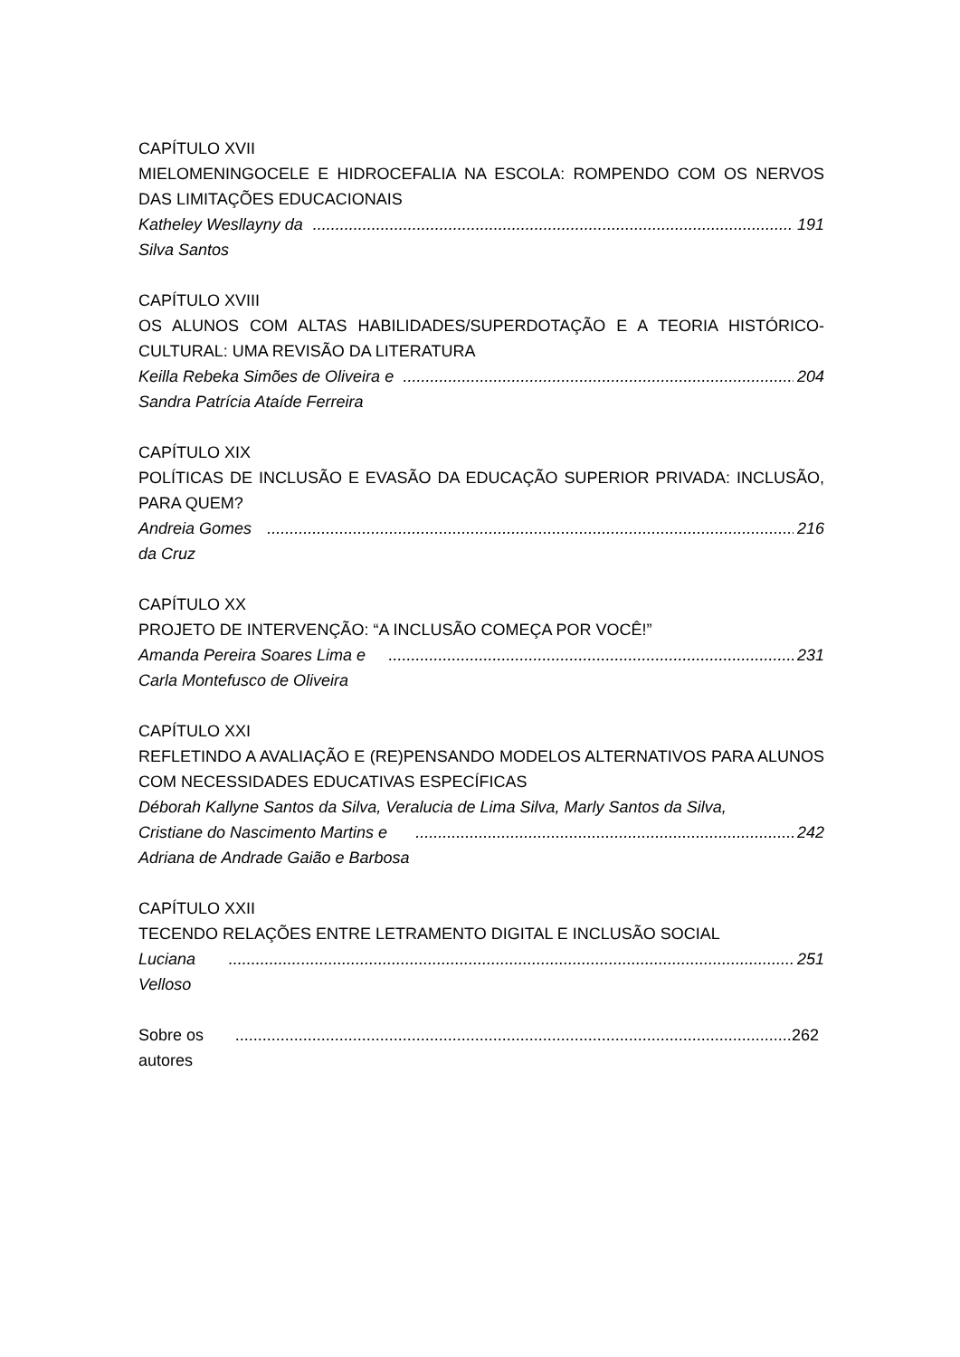CAPÍTULO XVII
MIELOMENINGOCELE E HIDROCEFALIA NA ESCOLA: ROMPENDO COM OS NERVOS DAS LIMITAÇÕES EDUCACIONAIS
Katheley Wesllayny da Silva Santos 191
CAPÍTULO XVIII
OS ALUNOS COM ALTAS HABILIDADES/SUPERDOTAÇÃO E A TEORIA HISTÓRICO-CULTURAL: UMA REVISÃO DA LITERATURA
Keilla Rebeka Simões de Oliveira e Sandra Patrícia Ataíde Ferreira 204
CAPÍTULO XIX
POLÍTICAS DE INCLUSÃO E EVASÃO DA EDUCAÇÃO SUPERIOR PRIVADA: INCLUSÃO, PARA QUEM?
Andreia Gomes da Cruz 216
CAPÍTULO XX
PROJETO DE INTERVENÇÃO: “A INCLUSÃO COMEÇA POR VOCÊ!”
Amanda Pereira Soares Lima e Carla Montefusco de Oliveira 231
CAPÍTULO XXI
REFLETINDO A AVALIAÇÃO E (RE)PENSANDO MODELOS ALTERNATIVOS PARA ALUNOS COM NECESSIDADES EDUCATIVAS ESPECÍFICAS
Déborah Kallyne Santos da Silva, Veralucia de Lima Silva, Marly Santos da Silva,
Cristiane do Nascimento Martins e Adriana de Andrade Gaião e Barbosa 242
CAPÍTULO XXII
TECENDO RELAÇÕES ENTRE LETRAMENTO DIGITAL E INCLUSÃO SOCIAL
Luciana Velloso 251
Sobre os autores 262